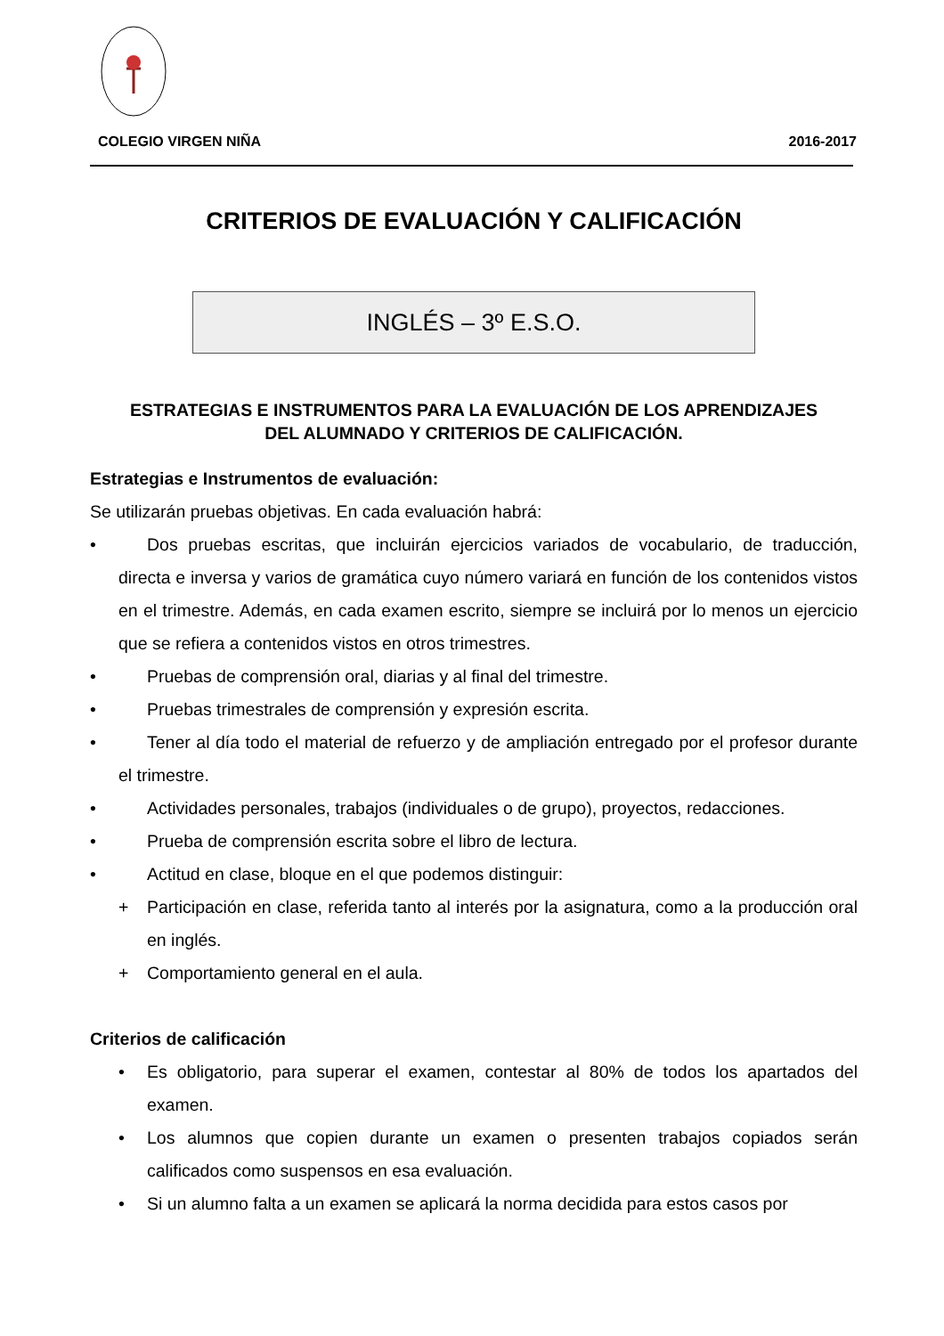COLEGIO VIRGEN NIÑA 2016-2017
CRITERIOS DE EVALUACIÓN Y CALIFICACIÓN
INGLÉS – 3º E.S.O.
ESTRATEGIAS E INSTRUMENTOS PARA LA EVALUACIÓN DE LOS APRENDIZAJES
DEL ALUMNADO Y CRITERIOS DE CALIFICACIÓN.
Estrategias e Instrumentos de evaluación:
Se utilizarán pruebas objetivas. En cada evaluación habrá:
• Dos pruebas escritas, que incluirán ejercicios variados de vocabulario, de traducción, directa e inversa y varios de gramática cuyo número variará en función de los contenidos vistos en el trimestre. Además, en cada examen escrito, siempre se incluirá por lo menos un ejercicio que se refiera a contenidos vistos en otros trimestres.
• Pruebas de comprensión oral, diarias y al final del trimestre.
• Pruebas trimestrales de comprensión y expresión escrita.
• Tener al día todo el material de refuerzo y de ampliación entregado por el profesor durante el trimestre.
• Actividades personales, trabajos (individuales o de grupo), proyectos, redacciones.
• Prueba de comprensión escrita sobre el libro de lectura.
• Actitud en clase, bloque en el que podemos distinguir:
+ Participación en clase, referida tanto al interés por la asignatura, como a la producción oral en inglés.
+ Comportamiento general en el aula.
Criterios de calificación
• Es obligatorio, para superar el examen, contestar al 80% de todos los apartados del examen.
• Los alumnos que copien durante un examen o presenten trabajos copiados serán calificados como suspensos en esa evaluación.
• Si un alumno falta a un examen se aplicará la norma decidida para estos casos por